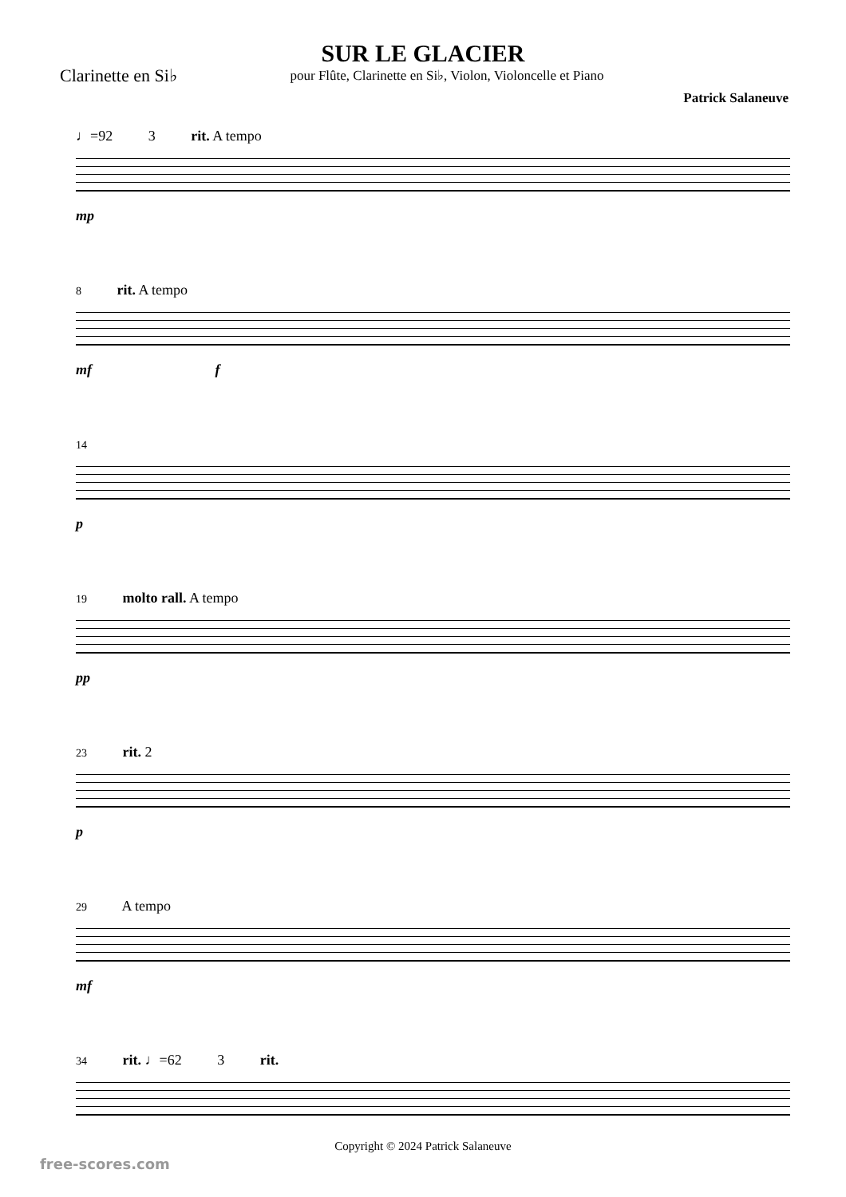SUR LE GLACIER
Clarinette en Si♭
pour Flûte, Clarinette en Si♭, Violon, Violoncelle et Piano
Patrick Salaneuve
♩=92 3 rit. A tempo
mp
8 rit. A tempo
mf f
14
p
19 molto rall. A tempo
pp
23 rit. 2
p
29 A tempo
mf
34 rit. ♩=62 3 rit.
Copyright © 2024 Patrick Salaneuve
free-scores.com